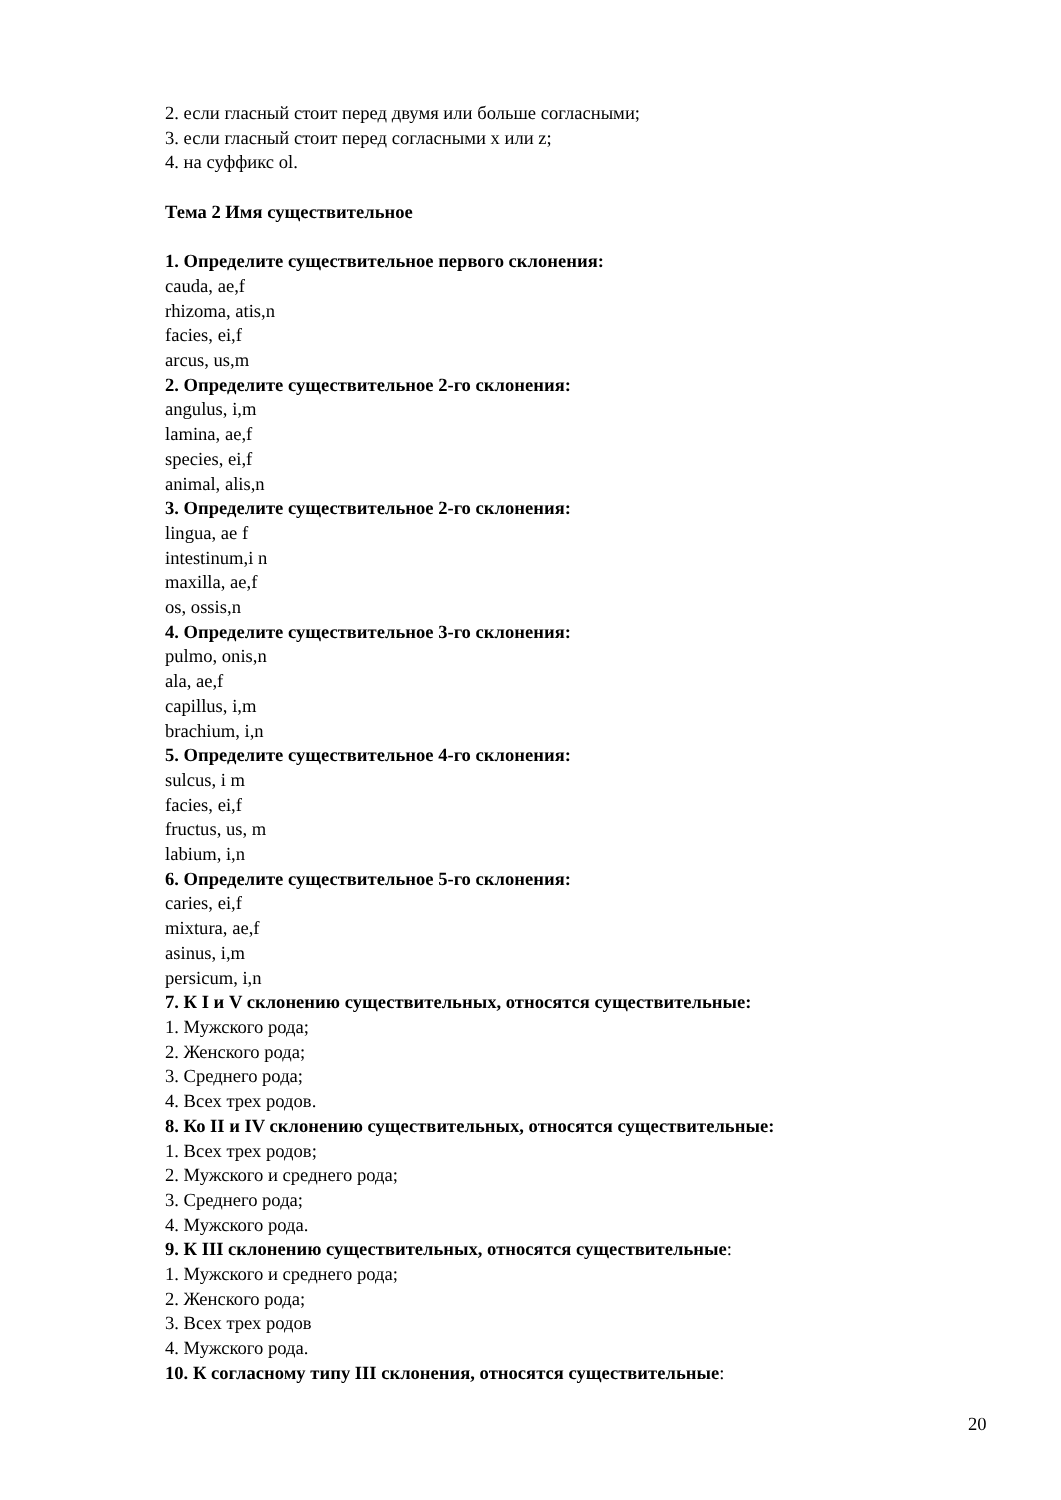2. если гласный стоит перед двумя или больше согласными;
3. если гласный стоит перед согласными x или z;
4. на суффикс ol.
Тема 2 Имя существительное
1. Определите существительное первого склонения:
cauda, ae,f
rhizoma, atis,n
facies, ei,f
arcus, us,m
2. Определите существительное 2-го склонения:
angulus, i,m
lamina, ae,f
species, ei,f
animal, alis,n
3. Определите существительное 2-го склонения:
lingua, ae f
intestinum,i n
maxilla, ae,f
os, ossis,n
4. Определите существительное 3-го склонения:
pulmo, onis,n
ala, ae,f
capillus, i,m
brachium, i,n
5. Определите существительное 4-го склонения:
sulcus, i m
facies, ei,f
fructus, us, m
labium, i,n
6. Определите существительное 5-го склонения:
caries, ei,f
mixtura, ae,f
asinus, i,m
persicum, i,n
7. К I и V склонению существительных, относятся существительные:
1. Мужского рода;
2. Женского рода;
3. Среднего рода;
4. Всех трех родов.
8. Ко II и IV склонению существительных, относятся существительные:
1. Всех трех родов;
2. Мужского и среднего рода;
3. Среднего рода;
4. Мужского рода.
9. К III склонению существительных, относятся существительные:
1. Мужского и среднего рода;
2. Женского рода;
3. Всех трех родов
4. Мужского рода.
10. К согласному типу III склонения, относятся существительные:
20